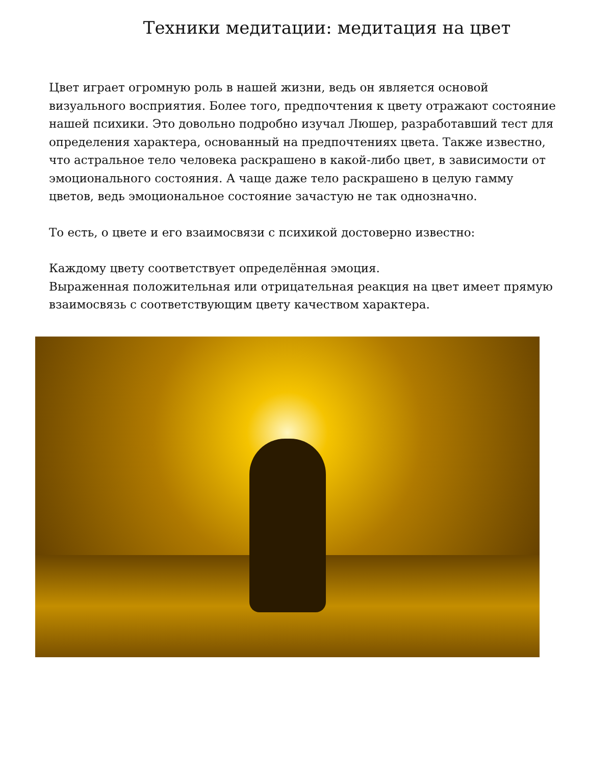Техники медитации: медитация на цвет
Цвет играет огромную роль в нашей жизни, ведь он является основой визуального восприятия. Более того, предпочтения к цвету отражают состояние нашей психики. Это довольно подробно изучал Люшер, разработавший тест для определения характера, основанный на предпочтениях цвета. Также известно, что астральное тело человека раскрашено в какой-либо цвет, в зависимости от эмоционального состояния. А чаще даже тело раскрашено в целую гамму цветов, ведь эмоциональное состояние зачастую не так однозначно.
То есть, о цвете и его взаимосвязи с психикой достоверно известно:
Каждому цвету соответствует определённая эмоция.
Выраженная положительная или отрицательная реакция на цвет имеет прямую взаимосвязь с соответствующим цвету качеством характера.